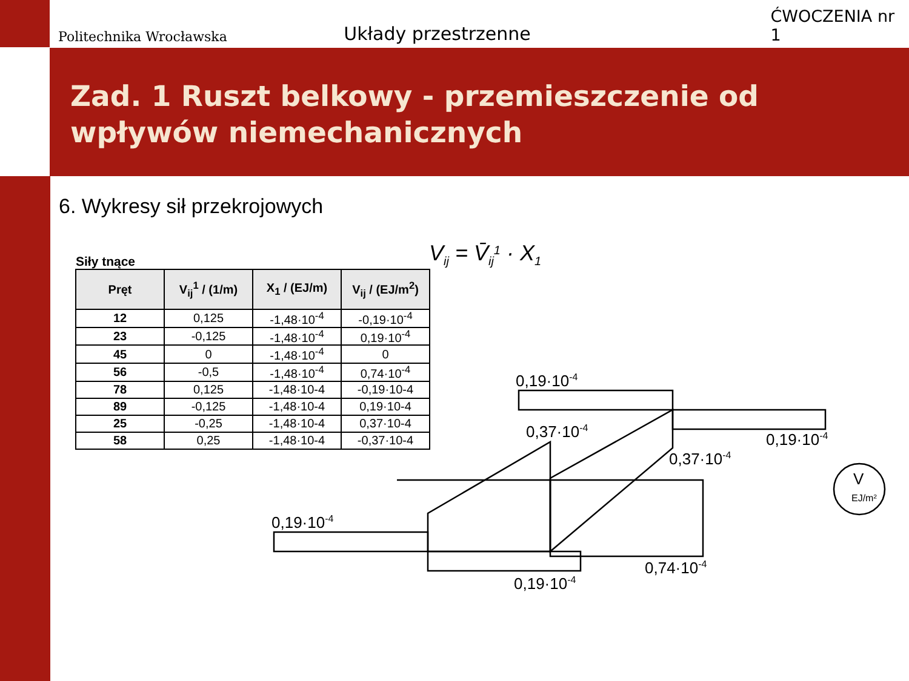Politechnika Wrocławska
Układy przestrzenne
ĆWOCZENIA nr 1
Zad. 1 Ruszt belkowy - przemieszczenie od wpływów niemechanicznych
6. Wykresy sił przekrojowych
Siły tnące
| Pręt | V<sub>ij</sub><sup>1</sup> / (1/m) | X<sub>1</sub> / (EJ/m) | V<sub>ij</sub> / (EJ/m<sup>2</sup>) |
| --- | --- | --- | --- |
| 12 | 0,125 | -1,48·10<sup>-4</sup> | -0,19·10<sup>-4</sup> |
| 23 | -0,125 | -1,48·10<sup>-4</sup> | 0,19·10<sup>-4</sup> |
| 45 | 0 | -1,48·10<sup>-4</sup> | 0 |
| 56 | -0,5 | -1,48·10<sup>-4</sup> | 0,74·10<sup>-4</sup> |
| 78 | 0,125 | -1,48·10-4 | -0,19·10-4 |
| 89 | -0,125 | -1,48·10-4 | 0,19·10-4 |
| 25 | -0,25 | -1,48·10-4 | 0,37·10-4 |
| 58 | 0,25 | -1,48·10-4 | -0,37·10-4 |
Vij = V̄ij1 · X1
0,19·10-4
0,19·10-4
0,37·10-4
0,37·10-4
0,19·10-4
0,19·10-4
0,74·10-4
V
EJ/m²